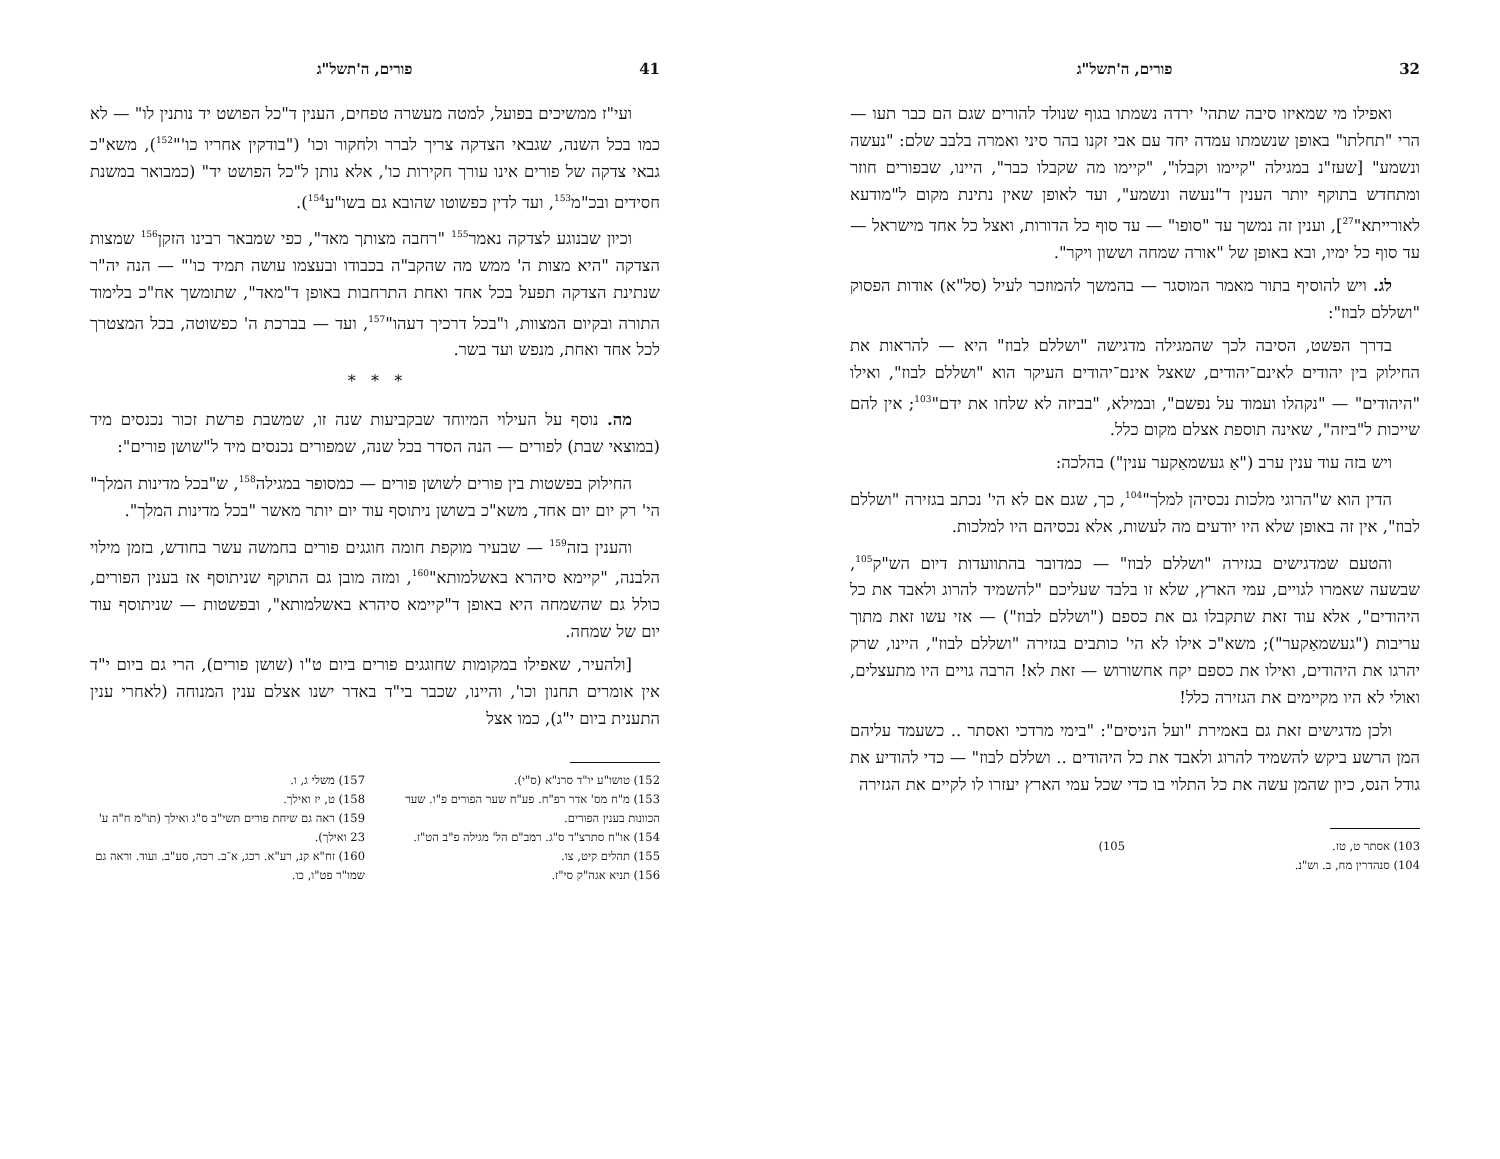32 פורים, ה'תשל"ג
ואפילו מי שמאיזו סיבה שתהי' ירדה נשמתו בגוף שנולד להורים שגם הם כבר תעו — הרי "תחלתו" באופן שנשמתו עמדה יחד עם אבי זקנו בהר סיני ואמרה בלבב שלם: "נעשה ונשמע" [שעז"נ במגילה "קיימו וקבלו", "קיימו מה שקבלו כבר", היינו, שבפורים חוזר ומתחדש בתוקף יותר הענין ד"נעשה ונשמע", ועד לאופן שאין נתינת מקום ל"מודעא לאורייתא"<sup>27</sup>], וענין זה נמשך עד "סופו" — עד סוף כל הדורות, ואצל כל אחד מישראל — עד סוף כל ימיו, ובא באופן של "אורה שמחה וששון ויקר".
לג. ויש להוסיף בתור מאמר המוסגר — בהמשך להמוזכר לעיל (סל"א) אודות הפסוק "ושללם לבוז":
בדרך הפשט, הסיבה לכך שהמגילה מדגישה "ושללם לבוז" היא — להראות את החילוק בין יהודים לאינם־יהודים, שאצל אינם־יהודים העיקר הוא "ושללם לבוז", ואילו "היהודים" — "נקהלו ועמוד על נפשם", ובמילא, "בביזה לא שלחו את ידם"<sup>103</sup>; אין להם שייכות ל"ביזה", שאינה תוספת אצלם מקום כלל.
ויש בזה עוד ענין ערב ("אַ געשמאַקער ענין") בהלכה:
הדין הוא ש"הרוגי מלכות נכסיהן למלך"<sup>104</sup>, כך, שגם אם לא הי' נכתב בגזירה "ושללם לבוז", אין זה באופן שלא היו יודעים מה לעשות, אלא נכסיהם היו למלכות.
והטעם שמדגישים בגזירה "ושללם לבוז" — כמדובר בהתוועדות דיום הש"ק<sup>105</sup>, שבשעה שאמרו לגויים, עמי הארץ, שלא זו בלבד שעליכם "להשמיד להרוג ולאבד את כל היהודים", אלא עוד זאת שתקבלו גם את כספם ("ושללם לבוז") — אזי עשו זאת מתוך עריבות ("געשמאַקער"); משא"כ אילו לא הי' כותבים בגזירה "ושללם לבוז", היינו, שרק יהרגו את היהודים, ואילו את כספם יקח אחשורוש — זאת לא! הרבה גויים היו מתעצלים, ואולי לא היו מקיימים את הגזירה כלל!
ולכן מדגישים זאת גם באמירת "ועל הניסים": "בימי מרדכי ואסתר .. כשעמד עליהם המן הרשע ביקש להשמיד להרוג ולאבד את כל היהודים .. ושללם לבוז" — כדי להודיע את גודל הנס, כיון שהמן עשה את כל התלוי בו כדי שכל עמי הארץ יעזרו לו לקיים את הגזירה
103) אסתר ט, טז.
104) סנהדרין מח, ב. וש"נ.
105)
41 פורים, ה'תשל"ג
ועי"ז ממשיכים בפועל, למטה מעשרה טפחים, הענין ד"כל הפושט יד נותנין לו" — לא כמו בכל השנה, שגבאי הצדקה צריך לברר ולחקור וכו' ("בודקין אחריו כו'"<sup>152</sup>), משא"כ גבאי צדקה של פורים אינו עורך חקירות כו', אלא נותן ל"כל הפושט יד" (כמבואר במשנת חסידים ובכ"מ<sup>153</sup>, ועד לדין כפשוטו שהובא גם בשו"ע<sup>154</sup>).
וכיון שבנוגע לצדקה נאמר<sup>155</sup> "רחבה מצותך מאד", כפי שמבאר רבינו הזקן<sup>156</sup> שמצות הצדקה "היא מצות ה' ממש מה שהקב"ה בכבודו ובעצמו עושה תמיד כו'" — הנה יה"ר שנתינת הצדקה תפעל בכל אחד ואחת התרחבות באופן ד"מאד", שתומשך אח"כ בלימוד התורה ובקיום המצוות, ו"בכל דרכיך דעהו"<sup>157</sup>, ועד — בברכת ה' כפשוטה, בכל המצטרך לכל אחד ואחת, מנפש ועד בשר.
* * *
מה. נוסף על העילוי המיוחד שבקביעות שנה זו, שמשבת פרשת זכור נכנסים מיד (במוצאי שבת) לפורים — הנה הסדר בכל שנה, שמפורים נכנסים מיד ל"שושן פורים":
החילוק בפשטות בין פורים לשושן פורים — כמסופר במגילה<sup>158</sup>, ש"בכל מדינות המלך" הי' רק יום יום אחד, משא"כ בשושן ניתוסף עוד יום יותר מאשר "בכל מדינות המלך".
והענין בזה<sup>159</sup> — שבעיר מוקפת חומה חוגגים פורים בחמשה עשר בחודש, בזמן מילוי הלבנה, "קיימא סיהרא באשלמותא"<sup>160</sup>, ומזה מובן גם התוקף שניתוסף אז בענין הפורים, כולל גם שהשמחה היא באופן ד"קיימא סיהרא באשלמותא", ובפשטות — שניתוסף עוד יום של שמחה.
[ולהעיר, שאפילו במקומות שחוגגים פורים ביום ט"ו (שושן פורים), הרי גם ביום י"ד אין אומרים תחנון וכו', והיינו, שכבר בי"ד באדר ישנו אצלם ענין המנוחה (לאחרי ענין התענית ביום י"ג), כמו אצל
152) טושו"ע יו"ד סרנ"א (ס"י).
153) מ"ח מס' אדר רפ"ח. פע"ח שער הפורים פ"ו. שער הכוונות בענין הפורים.
154) או"ח סתרצ"ד ס"ג. רמב"ם הל' מגילה פ"ב הט"ז.
155) תהלים קיט, צו.
156) תניא אגה"ק סי"ז.
157) משלי ג, ו.
158) ט, יז ואילך.
159) ראה גם שיחת פורים תשי"ב ס"ג ואילך (תו"מ ח"ה ע' 23 ואילך).
160) זח"א קנ, רע"א. רכג, א־ב. רכה, סע"ב. ועוד. וראה גם שמו"ר פט"ו, כו.